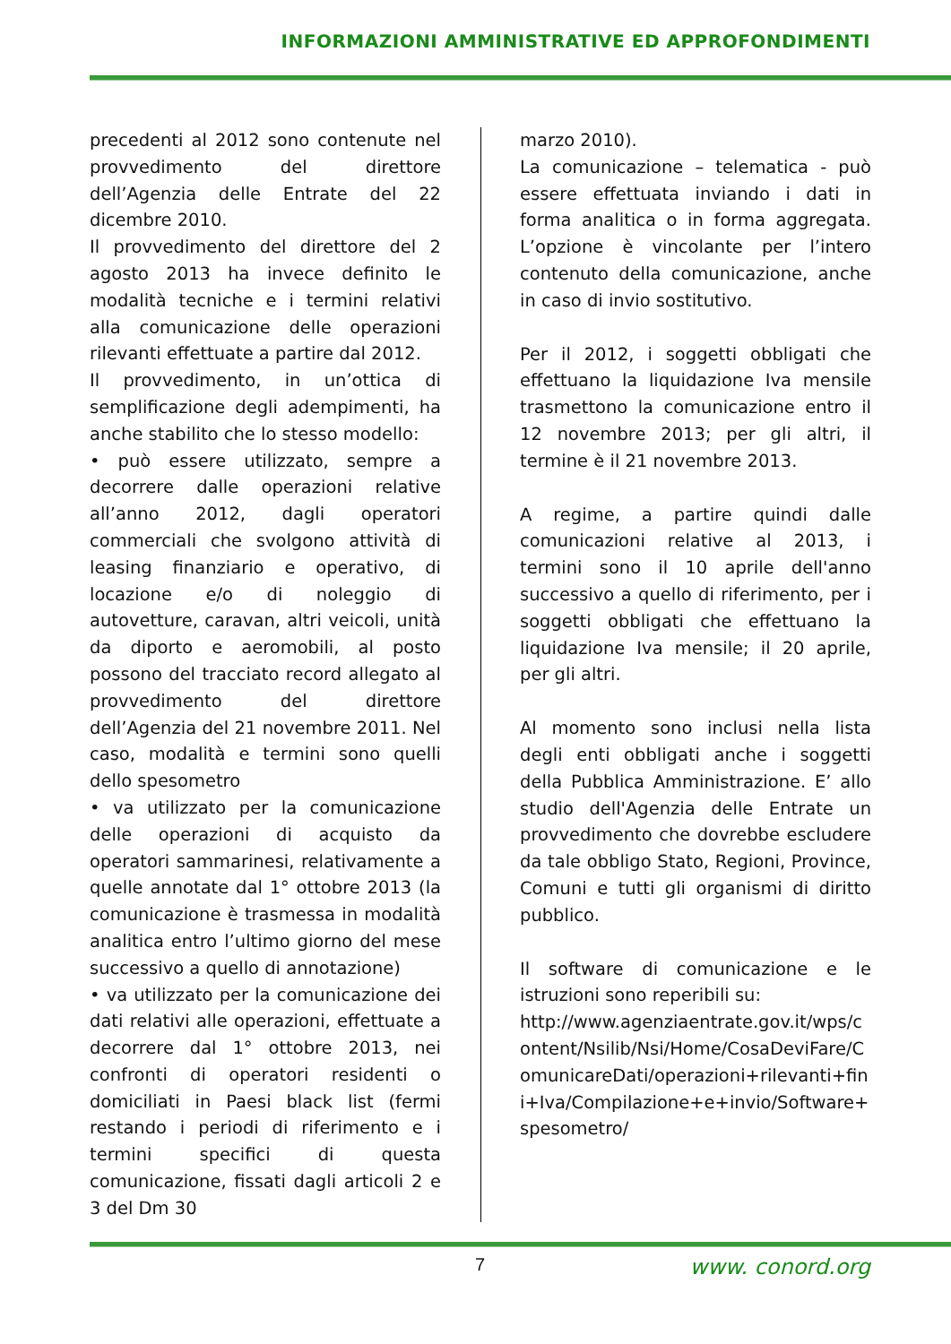INFORMAZIONI AMMINISTRATIVE ED APPROFONDIMENTI
precedenti al 2012 sono contenute nel provvedimento del direttore dell’Agenzia delle Entrate del 22 dicembre 2010.
Il provvedimento del direttore del 2 agosto 2013 ha invece definito le modalità tecniche e i termini relativi alla comunicazione delle operazioni rilevanti effettuate a partire dal 2012.
Il provvedimento, in un’ottica di semplificazione degli adempimenti, ha anche stabilito che lo stesso modello:
• può essere utilizzato, sempre a decorrere dalle operazioni relative all’anno 2012, dagli operatori commerciali che svolgono attività di leasing finanziario e operativo, di locazione e/o di noleggio di autovetture, caravan, altri veicoli, unità da diporto e aeromobili, al posto possono del tracciato record allegato al provvedimento del direttore dell’Agenzia del 21 novembre 2011. Nel caso, modalità e termini sono quelli dello spesometro
• va utilizzato per la comunicazione delle operazioni di acquisto da operatori sammarinesi, relativamente a quelle annotate dal 1° ottobre 2013 (la comunicazione è trasmessa in modalità analitica entro l’ultimo giorno del mese successivo a quello di annotazione)
• va utilizzato per la comunicazione dei dati relativi alle operazioni, effettuate a decorrere dal 1° ottobre 2013, nei confronti di operatori residenti o domiciliati in Paesi black list (fermi restando i periodi di riferimento e i termini specifici di questa comunicazione, fissati dagli articoli 2 e 3 del Dm 30
marzo 2010).
La comunicazione – telematica - può essere effettuata inviando i dati in forma analitica o in forma aggregata. L’opzione è vincolante per l’intero contenuto della comunicazione, anche in caso di invio sostitutivo.
Per il 2012, i soggetti obbligati che effettuano la liquidazione Iva mensile trasmettono la comunicazione entro il 12 novembre 2013; per gli altri, il termine è il 21 novembre 2013.
A regime, a partire quindi dalle comunicazioni relative al 2013, i termini sono il 10 aprile dell'anno successivo a quello di riferimento, per i soggetti obbligati che effettuano la liquidazione Iva mensile; il 20 aprile, per gli altri.
Al momento sono inclusi nella lista degli enti obbligati anche i soggetti della Pubblica Amministrazione. E’ allo studio dell'Agenzia delle Entrate un provvedimento che dovrebbe escludere da tale obbligo Stato, Regioni, Province, Comuni e tutti gli organismi di diritto pubblico.
Il software di comunicazione e le istruzioni sono reperibili su:
http://www.agenziaentrate.gov.it/wps/content/Nsilib/Nsi/Home/CosaDeviFare/ComunicareDati/operazioni+rilevanti+fini+Iva/Compilazione+e+invio/Software+spesometro/
7 www. conord.org